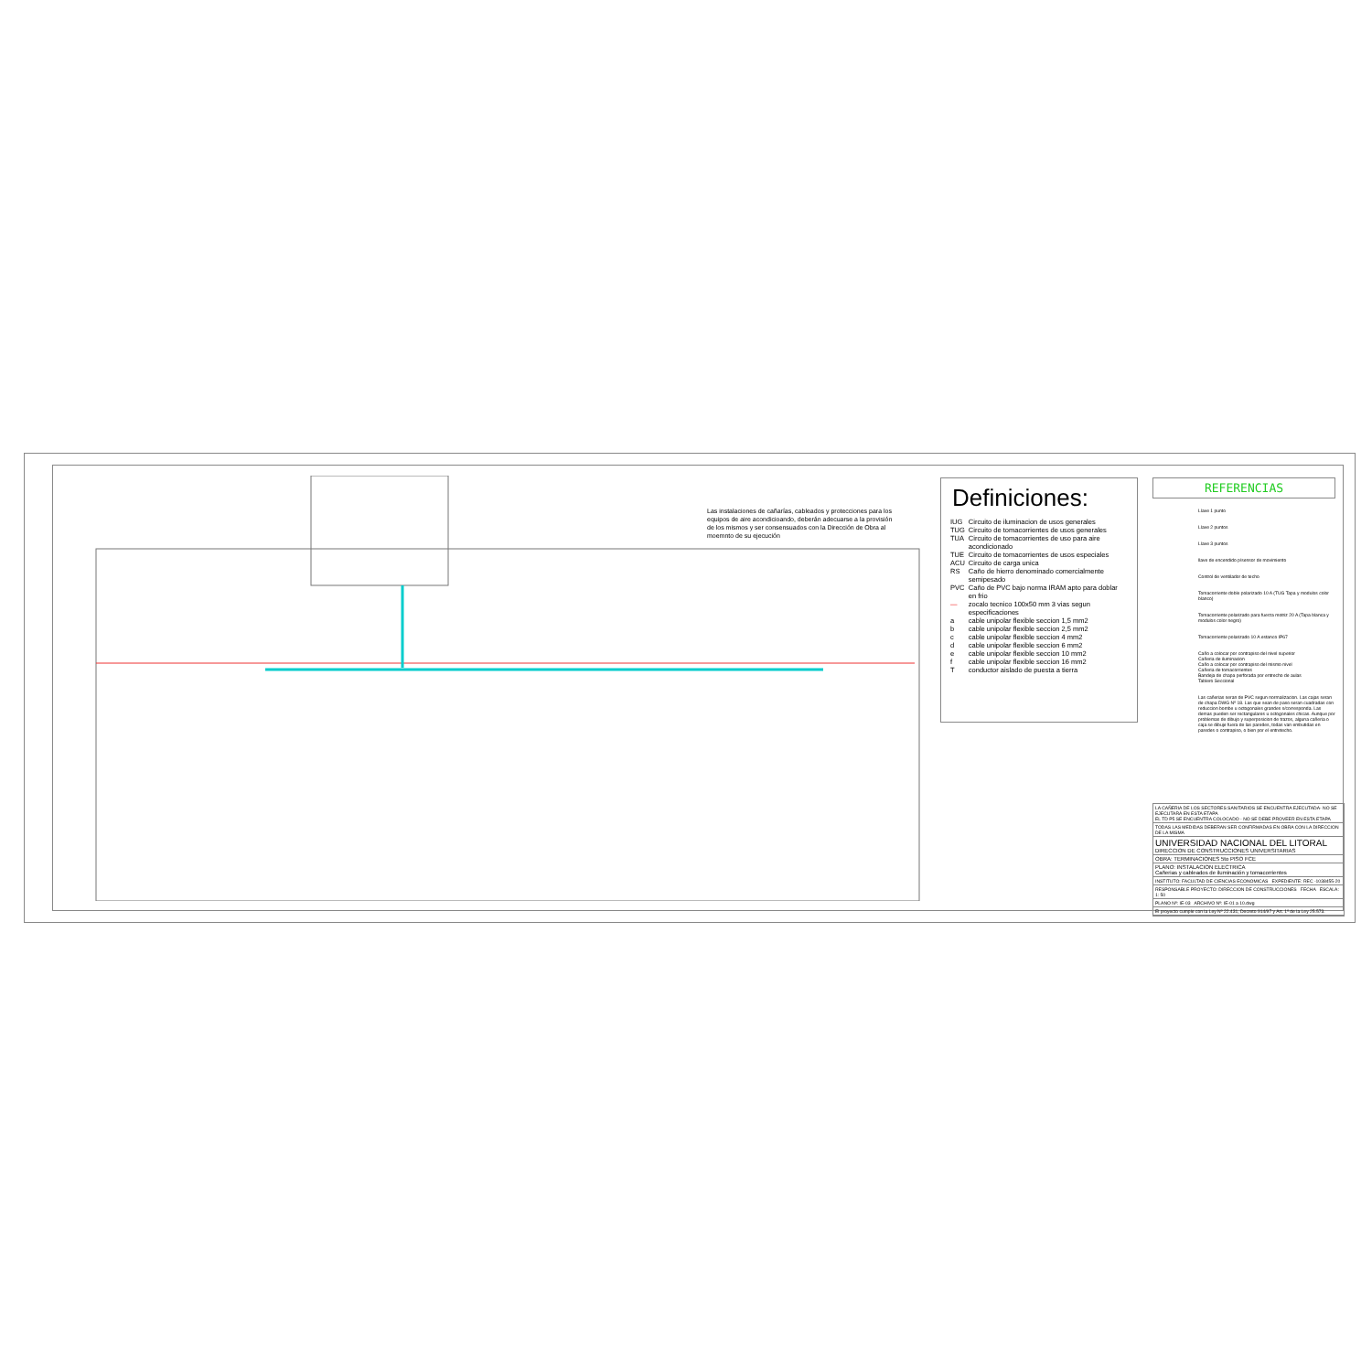Las instalaciones de cañarías, cableados y protecciones para los equipos de aire acondicioando, deberán adecuarse a la provisión de los mismos y ser consensuados con la Dirección de Obra al moemnto de su ejecución
Definiciones:
| IUG | Circuito de iluminacion de usos generales |
| TUG | Circuito de tomacorrientes de usos generales |
| TUA | Circuito de tomacorrientes de uso para aire acondicionado |
| TUE | Circuito de tomacorrientes de usos especiales |
| ACU | Circuito de carga unica |
| RS | Caño de hierro denominado comercialmente semipesado |
| PVC | Caño de PVC bajo norma IRAM apto para doblar en frio |
| — | zocalo tecnico 100x50 mm 3 vias segun especificaciones |
| a | cable unipolar flexible seccion 1,5 mm2 |
| b | cable unipolar flexible seccion 2,5 mm2 |
| c | cable unipolar flexible seccion 4 mm2 |
| d | cable unipolar flexible seccion 6 mm2 |
| e | cable unipolar flexible seccion 10 mm2 |
| f | cable unipolar flexible seccion 16 mm2 |
| T | conductor aislado de puesta a tierra |
REFERENCIAS
Llave 1 punto
Llave 2 puntos
Llave 3 puntos
llave de encendido p/sensor de movimiento
Control de ventilador de techo
Tomacorriente doble polarizado 10 A (TUG Tapa y modulos color blanco)
Tomacorriente polarizado para fuerza motriz 20 A (Tapa blanca y modulos color negro)
Tomacorriente polarizado 10 A estanco IP67
Caño a colocar por contrapiso del nivel superior
Cañeria de iluminacion
Caño a colocar por contrapiso del mismo nivel
Cañeria de tomacorrientes
Bandeja de chapa perforada por entrecho de aulas
Tablero Seccional
Las cañerias seran de PVC segun normalizacion. Las cajas seran de chapa DWG Nº 18. Las que sean de paso seran cuadradas con reduccion bombe u octogonales grandes s/corresponda. Las demas pueden ser rectangulares u octogonales chicas. Aunque por problemas de dibujo y superposicion de trazos, alguna cañeria o caja se dibuje fuera de las paredes, todas van embutidas en paredes o contrapiso, o bien por el entretecho.
LA CAÑERIA DE LOS SECTORES SANITARIOS SE ENCUENTRA EJECUTADA- NO SE EJECUTARÁ EN ESTA ETAPA
EL TD P5 SE ENCUENTRA COLOCADO - NO SE DEBE PROVEER EN ESTA ETAPA
TODAS LAS MEDIDAS DEBERAN SER CONFIRMADAS EN OBRA CON LA DIRECCION DE LA MISMA
UNIVERSIDAD NACIONAL DEL LITORAL
DIRECCION DE CONSTRUCCIONES UNIVERSITARIAS
OBRA: TERMINACIONES 5to PISO FCE
PLANO: INSTALACION ELECTRICA
Cañerias y cableados de iluminación y tomacorrientes
INSTITUTO: FACULTAD DE CIENCIAS ECONOMICAS EXPEDIENTE: REC -1038455-20
RESPONSABLE PROYECTO: DIRECCION DE CONSTRUCCIONES FECHA ESCALA: 1: 50
PLANO Nº: IE-03 ARCHIVO Nº: IE-01 a 10.dwg
El proyecto cumple con la Ley Nº 22.431, Decreto 914/97 y Art. 1º de la Ley 25.573.